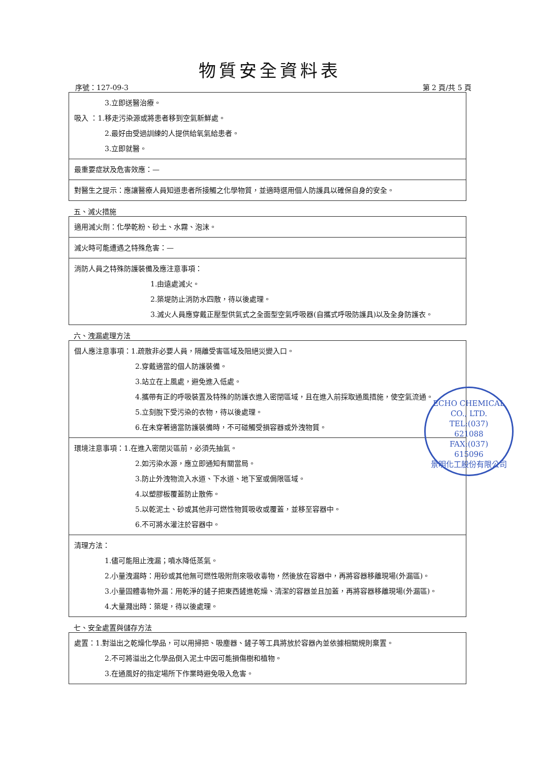物質安全資料表
序號：127-09-3 第 2 頁/共 5 頁
| 3.立即送醫治療。 吸入 ：1.移走污染源或將患者移到空氣新鮮處。 2.最好由受過訓練的人提供給氧氣給患者。 3.立即就醫。 |
| 最重要症狀及危害效應：— |
| 對醫生之提示：應讓醫療人員知道患者所接觸之化學物質，並適時選用個人防護具以確保自身的安全。 |
五、滅火措施
| 適用滅火劑：化學乾粉、砂土、水霧、泡沫。 |
| 滅火時可能遭遇之特殊危害：— |
| 消防人員之特殊防護裝備及應注意事項： 1.由遠處滅火。 2.築堤防止消防水四散，待以後處理。 3.滅火人員應穿戴正壓型供氣式之全面型空氣呼吸器(自攜式呼吸防護具)以及全身防護衣。 |
六、洩漏處理方法
| 個人應注意事項：1.疏散非必要人員，隔離受害區域及阻絕災變入口。 2.穿戴適當的個人防護裝備。 3.站立在上風處，避免進入低處。 4.攜帶有正的呼吸裝置及特殊的防護衣進入密閉區域，且在進入前採取通風措施，使空氣流通。 5.立刻脫下受污染的衣物，待以後處理。 6.在未穿著適當防護裝備時，不可碰觸受損容器或外洩物質。 |
| 環境注意事項：1.在進入密閉災區前，必須先抽氣。 2.如污染水源，應立即通知有關當局。 3.防止外洩物流入水道、下水道、地下室或侷限區域。 4.以塑膠板覆蓋防止散佈。 5.以乾泥土、砂或其他非可燃性物質吸收或覆蓋，並移至容器中。 6.不可將水灌注於容器中。 |
| 清理方法： 1.儘可能阻止洩漏；噴水降低蒸氣。 2.小量洩漏時：用砂或其他無可燃性吸附劑來吸收毒物，然後放在容器中，再將容器移離現場(外漏區)。 3.小量固體毒物外漏：用乾淨的鏟子把東西鏟進乾燥、清潔的容器並且加蓋，再將容器移離現場(外漏區)。 4.大量濺出時：築堤，待以後處理。 |
七、安全處置與儲存方法
| 處置：1.對溢出之乾燥化學品，可以用掃把、吸塵器、鏟子等工具將放於容器內並依據相關規則棄置。 2.不可將溢出之化學品倒入泥土中因可能損傷樹和植物。 3.在通風好的指定場所下作業時避免吸入危害。 |
ECHO CHEMICAL CO., LTD.
TEL:(037)
621088
FAX:(037)
615096
景明化工股份有限公司